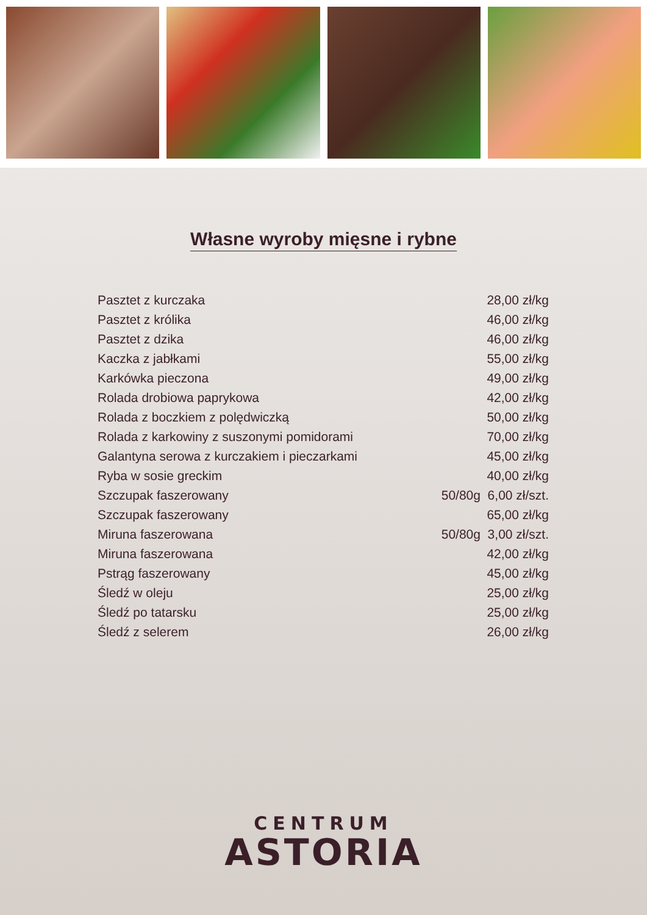Własne wyroby mięsne i rybne
| Pasztet z kurczaka | 28,00 zł/kg |
| Pasztet z królika | 46,00 zł/kg |
| Pasztet z dzika | 46,00 zł/kg |
| Kaczka z jabłkami | 55,00 zł/kg |
| Karkówka pieczona | 49,00 zł/kg |
| Rolada drobiowa paprykowa | 42,00 zł/kg |
| Rolada z boczkiem z polędwiczką | 50,00 zł/kg |
| Rolada z karkowiny z suszonymi pomidorami | 70,00 zł/kg |
| Galantyna serowa z kurczakiem i pieczarkami | 45,00 zł/kg |
| Ryba w sosie greckim | 40,00 zł/kg |
| Szczupak faszerowany | 50/80g 6,00 zł/szt. |
| Szczupak faszerowany | 65,00 zł/kg |
| Miruna faszerowana | 50/80g 3,00 zł/szt. |
| Miruna faszerowana | 42,00 zł/kg |
| Pstrąg faszerowany | 45,00 zł/kg |
| Śledź w oleju | 25,00 zł/kg |
| Śledź po tatarsku | 25,00 zł/kg |
| Śledź z selerem | 26,00 zł/kg |
CENTRUM
ASTORIA